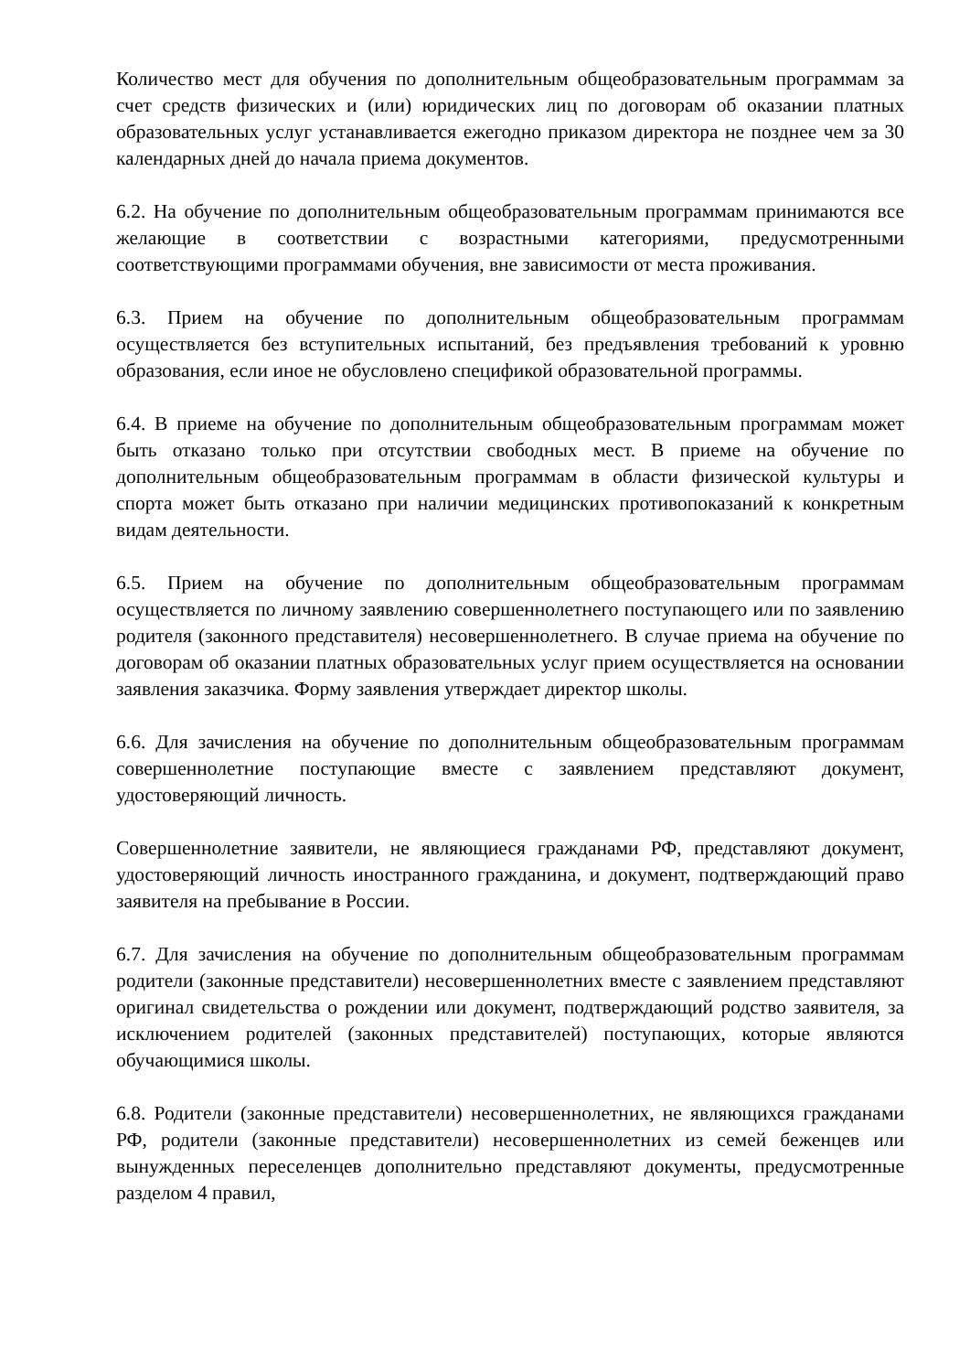Количество мест для обучения по дополнительным общеобразовательным программам за счет средств физических и (или) юридических лиц по договорам об оказании платных образовательных услуг устанавливается ежегодно приказом директора не позднее чем за 30 календарных дней до начала приема документов.
6.2. На обучение по дополнительным общеобразовательным программам принимаются все желающие в соответствии с возрастными категориями, предусмотренными соответствующими программами обучения, вне зависимости от места проживания.
6.3. Прием на обучение по дополнительным общеобразовательным программам осуществляется без вступительных испытаний, без предъявления требований к уровню образования, если иное не обусловлено спецификой образовательной программы.
6.4. В приеме на обучение по дополнительным общеобразовательным программам может быть отказано только при отсутствии свободных мест. В приеме на обучение по дополнительным общеобразовательным программам в области физической культуры и спорта может быть отказано при наличии медицинских противопоказаний к конкретным видам деятельности.
6.5. Прием на обучение по дополнительным общеобразовательным программам осуществляется по личному заявлению совершеннолетнего поступающего или по заявлению родителя (законного представителя) несовершеннолетнего. В случае приема на обучение по договорам об оказании платных образовательных услуг прием осуществляется на основании заявления заказчика. Форму заявления утверждает директор школы.
6.6. Для зачисления на обучение по дополнительным общеобразовательным программам совершеннолетние поступающие вместе с заявлением представляют документ, удостоверяющий личность.
Совершеннолетние заявители, не являющиеся гражданами РФ, представляют документ, удостоверяющий личность иностранного гражданина, и документ, подтверждающий право заявителя на пребывание в России.
6.7. Для зачисления на обучение по дополнительным общеобразовательным программам родители (законные представители) несовершеннолетних вместе с заявлением представляют оригинал свидетельства о рождении или документ, подтверждающий родство заявителя, за исключением родителей (законных представителей) поступающих, которые являются обучающимися школы.
6.8. Родители (законные представители) несовершеннолетних, не являющихся гражданами РФ, родители (законные представители) несовершеннолетних из семей беженцев или вынужденных переселенцев дополнительно представляют документы, предусмотренные разделом 4 правил,